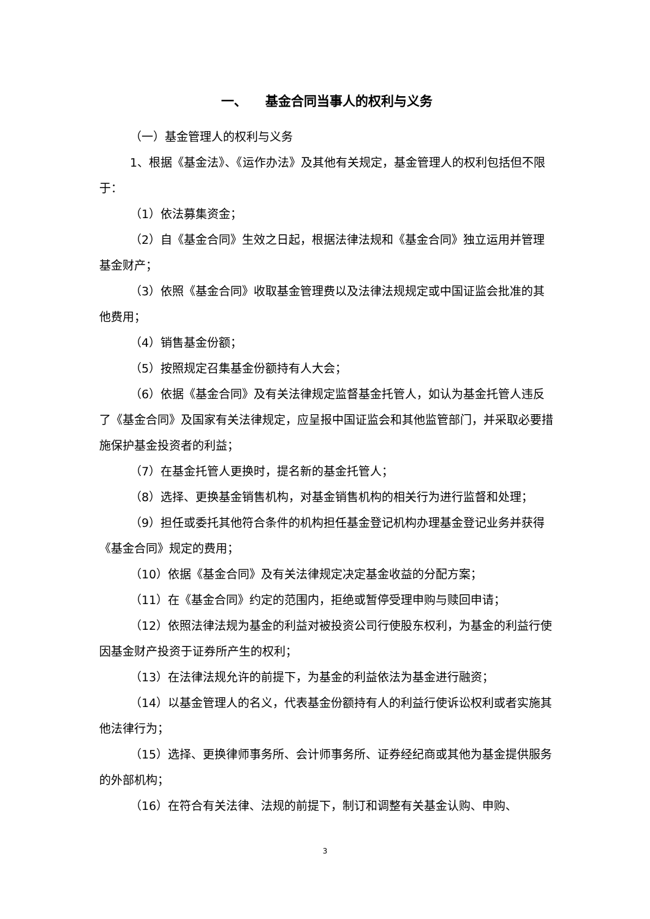一、 基金合同当事人的权利与义务
（一）基金管理人的权利与义务
1、根据《基金法》、《运作办法》及其他有关规定，基金管理人的权利包括但不限于：
（1）依法募集资金；
（2）自《基金合同》生效之日起，根据法律法规和《基金合同》独立运用并管理基金财产；
（3）依照《基金合同》收取基金管理费以及法律法规规定或中国证监会批准的其他费用；
（4）销售基金份额；
（5）按照规定召集基金份额持有人大会；
（6）依据《基金合同》及有关法律规定监督基金托管人，如认为基金托管人违反了《基金合同》及国家有关法律规定，应呈报中国证监会和其他监管部门，并采取必要措施保护基金投资者的利益；
（7）在基金托管人更换时，提名新的基金托管人；
（8）选择、更换基金销售机构，对基金销售机构的相关行为进行监督和处理；
（9）担任或委托其他符合条件的机构担任基金登记机构办理基金登记业务并获得《基金合同》规定的费用；
（10）依据《基金合同》及有关法律规定决定基金收益的分配方案；
（11）在《基金合同》约定的范围内，拒绝或暂停受理申购与赎回申请；
（12）依照法律法规为基金的利益对被投资公司行使股东权利，为基金的利益行使因基金财产投资于证券所产生的权利；
（13）在法律法规允许的前提下，为基金的利益依法为基金进行融资；
（14）以基金管理人的名义，代表基金份额持有人的利益行使诉讼权利或者实施其他法律行为；
（15）选择、更换律师事务所、会计师事务所、证券经纪商或其他为基金提供服务的外部机构；
（16）在符合有关法律、法规的前提下，制订和调整有关基金认购、申购、
3